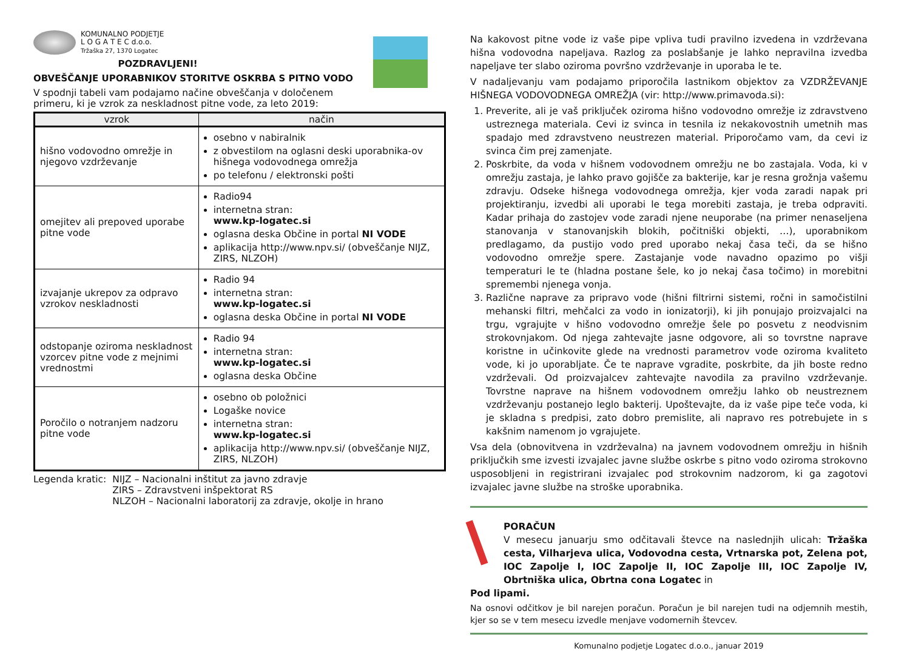KOMUNALNO PODJETJE
L O G A T E C d.o.o.
Tržaška 27, 1370 Logatec
POZDRAVLJENI!
OBVEŠČANJE UPORABNIKOV STORITVE OSKRBA S PITNO VODO
V spodnji tabeli vam podajamo načine obveščanja v določenem primeru, ki je vzrok za neskladnost pitne vode, za leto 2019:
| vzrok | način |
| --- | --- |
| hišno vodovodno omrežje in njegovo vzdrževanje | osebno v nabiralnik z obvestilom na oglasni deski uporabnika-ov hišnega vodovodnega omrežja po telefonu / elektronski pošti |
| omejitev ali prepoved uporabe pitne vode | Radio94 internetna stran: www.kp-logatec.si oglasna deska Občine in portal NI VODE aplikacija http://www.npv.si/ (obveščanje NIJZ, ZIRS, NLZOH) |
| izvajanje ukrepov za odpravo vzrokov neskladnosti | Radio 94 internetna stran: www.kp-logatec.si oglasna deska Občine in portal NI VODE |
| odstopanje oziroma neskladnost vzorcev pitne vode z mejnimi vrednostmi | Radio 94 internetna stran: www.kp-logatec.si oglasna deska Občine |
| Poročilo o notranjem nadzoru pitne vode | osebno ob položnici Logaške novice internetna stran: www.kp-logatec.si aplikacija http://www.npv.si/ (obveščanje NIJZ, ZIRS, NLZOH) |
Legenda kratic: NIJZ – Nacionalni inštitut za javno zdravje
ZIRS – Zdravstveni inšpektorat RS
NLZOH – Nacionalni laboratorij za zdravje, okolje in hrano
Na kakovost pitne vode iz vaše pipe vpliva tudi pravilno izvedena in vzdrževana hišna vodovodna napeljava. Razlog za poslabšanje je lahko nepravilna izvedba napeljave ter slabo oziroma površno vzdrževanje in uporaba le te.
V nadaljevanju vam podajamo priporočila lastnikom objektov za VZDRŽEVANJE HIŠNEGA VODOVODNEGA OMREŽJA (vir: http://www.primavoda.si):
1. Preverite, ali je vaš priključek oziroma hišno vodovodno omrežje iz zdravstveno ustreznega materiala. Cevi iz svinca in tesnila iz nekakovostnih umetnih mas spadajo med zdravstveno neustrezen material. Priporočamo vam, da cevi iz svinca čim prej zamenjate.
2. Poskrbite, da voda v hišnem vodovodnem omrežju ne bo zastajala. Voda, ki v omrežju zastaja, je lahko pravo gojišče za bakterije, kar je resna grožnja vašemu zdravju. Odseke hišnega vodovodnega omrežja, kjer voda zaradi napak pri projektiranju, izvedbi ali uporabi le tega morebiti zastaja, je treba odpraviti. Kadar prihaja do zastojev vode zaradi njene neuporabe (na primer nenaseljena stanovanja v stanovanjskih blokih, počitniški objekti, …), uporabnikom predlagamo, da pustijo vodo pred uporabo nekaj časa teči, da se hišno vodovodno omrežje spere. Zastajanje vode navadno opazimo po višji temperaturi le te (hladna postane šele, ko jo nekaj časa točimo) in morebitni spremembi njenega vonja.
3. Različne naprave za pripravo vode (hišni filtrirni sistemi, ročni in samočistilni mehanski filtri, mehčalci za vodo in ionizatorji), ki jih ponujajo proizvajalci na trgu, vgrajujte v hišno vodovodno omrežje šele po posvetu z neodvisnim strokovnjakom. Od njega zahtevajte jasne odgovore, ali so tovrstne naprave koristne in učinkovite glede na vrednosti parametrov vode oziroma kvaliteto vode, ki jo uporabljate. Če te naprave vgradite, poskrbite, da jih boste redno vzdrževali. Od proizvajalcev zahtevajte navodila za pravilno vzdrževanje. Tovrstne naprave na hišnem vodovodnem omrežju lahko ob neustreznem vzdrževanju postanejo leglo bakterij. Upoštevajte, da iz vaše pipe teče voda, ki je skladna s predpisi, zato dobro premislite, ali napravo res potrebujete in s kakšnim namenom jo vgrajujete.
Vsa dela (obnovitvena in vzdrževalna) na javnem vodovodnem omrežju in hišnih priključkih sme izvesti izvajalec javne službe oskrbe s pitno vodo oziroma strokovno usposobljeni in registrirani izvajalec pod strokovnim nadzorom, ki ga zagotovi izvajalec javne službe na stroške uporabnika.
PORAČUN
V mesecu januarju smo odčitavali števce na naslednjih ulicah: Tržaška cesta, Vilharjeva ulica, Vodovodna cesta, Vrtnarska pot, Zelena pot, IOC Zapolje I, IOC Zapolje II, IOC Zapolje III, IOC Zapolje IV, Obrtniška ulica, Obrtna cona Logatec in
Pod lipami.
Na osnovi odčitkov je bil narejen poračun. Poračun je bil narejen tudi na odjemnih mestih, kjer so se v tem mesecu izvedle menjave vodomernih števcev.
Komunalno podjetje Logatec d.o.o., januar 2019